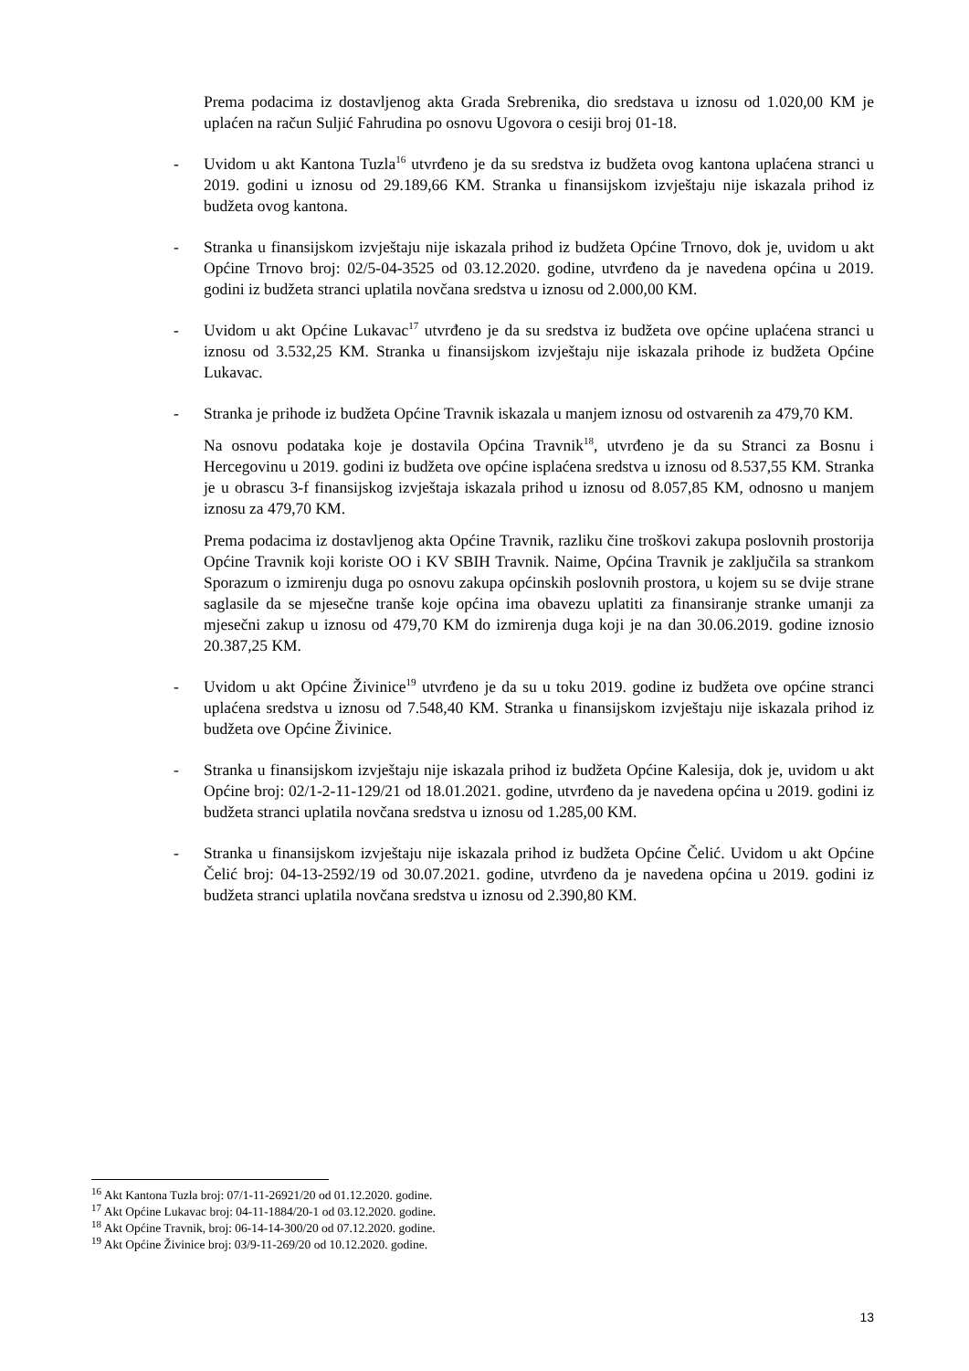Prema podacima iz dostavljenog akta Grada Srebrenika, dio sredstava u iznosu od 1.020,00 KM je uplaćen na račun Suljić Fahrudina po osnovu Ugovora o cesiji broj 01-18.
- Uvidom u akt Kantona Tuzla<sup>16</sup> utvrđeno je da su sredstva iz budžeta ovog kantona uplaćena stranci u 2019. godini u iznosu od 29.189,66 KM. Stranka u finansijskom izvještaju nije iskazala prihod iz budžeta ovog kantona.
- Stranka u finansijskom izvještaju nije iskazala prihod iz budžeta Općine Trnovo, dok je, uvidom u akt Općine Trnovo broj: 02/5-04-3525 od 03.12.2020. godine, utvrđeno da je navedena općina u 2019. godini iz budžeta stranci uplatila novčana sredstva u iznosu od 2.000,00 KM.
- Uvidom u akt Općine Lukavac<sup>17</sup> utvrđeno je da su sredstva iz budžeta ove općine uplaćena stranci u iznosu od 3.532,25 KM. Stranka u finansijskom izvještaju nije iskazala prihode iz budžeta Općine Lukavac.
- Stranka je prihode iz budžeta Općine Travnik iskazala u manjem iznosu od ostvarenih za 479,70 KM.
Na osnovu podataka koje je dostavila Općina Travnik<sup>18</sup>, utvrđeno je da su Stranci za Bosnu i Hercegovinu u 2019. godini iz budžeta ove općine isplaćena sredstva u iznosu od 8.537,55 KM. Stranka je u obrascu 3-f finansijskog izvještaja iskazala prihod u iznosu od 8.057,85 KM, odnosno u manjem iznosu za 479,70 KM.
Prema podacima iz dostavljenog akta Općine Travnik, razliku čine troškovi zakupa poslovnih prostorija Općine Travnik koji koriste OO i KV SBIH Travnik. Naime, Općina Travnik je zaključila sa strankom Sporazum o izmirenju duga po osnovu zakupa općinskih poslovnih prostora, u kojem su se dvije strane saglasile da se mjesečne tranše koje općina ima obavezu uplatiti za finansiranje stranke umanji za mjesečni zakup u iznosu od 479,70 KM do izmirenja duga koji je na dan 30.06.2019. godine iznosio 20.387,25 KM.
- Uvidom u akt Općine Živinice<sup>19</sup> utvrđeno je da su u toku 2019. godine iz budžeta ove općine stranci uplaćena sredstva u iznosu od 7.548,40 KM. Stranka u finansijskom izvještaju nije iskazala prihod iz budžeta ove Općine Živinice.
- Stranka u finansijskom izvještaju nije iskazala prihod iz budžeta Općine Kalesija, dok je, uvidom u akt Općine broj: 02/1-2-11-129/21 od 18.01.2021. godine, utvrđeno da je navedena općina u 2019. godini iz budžeta stranci uplatila novčana sredstva u iznosu od 1.285,00 KM.
- Stranka u finansijskom izvještaju nije iskazala prihod iz budžeta Općine Čelić. Uvidom u akt Općine Čelić broj: 04-13-2592/19 od 30.07.2021. godine, utvrđeno da je navedena općina u 2019. godini iz budžeta stranci uplatila novčana sredstva u iznosu od 2.390,80 KM.
<sup>16</sup> Akt Kantona Tuzla broj: 07/1-11-26921/20 od 01.12.2020. godine.
<sup>17</sup> Akt Općine Lukavac broj: 04-11-1884/20-1 od 03.12.2020. godine.
<sup>18</sup> Akt Općine Travnik, broj: 06-14-14-300/20 od 07.12.2020. godine.
<sup>19</sup> Akt Općine Živinice broj: 03/9-11-269/20 od 10.12.2020. godine.
13